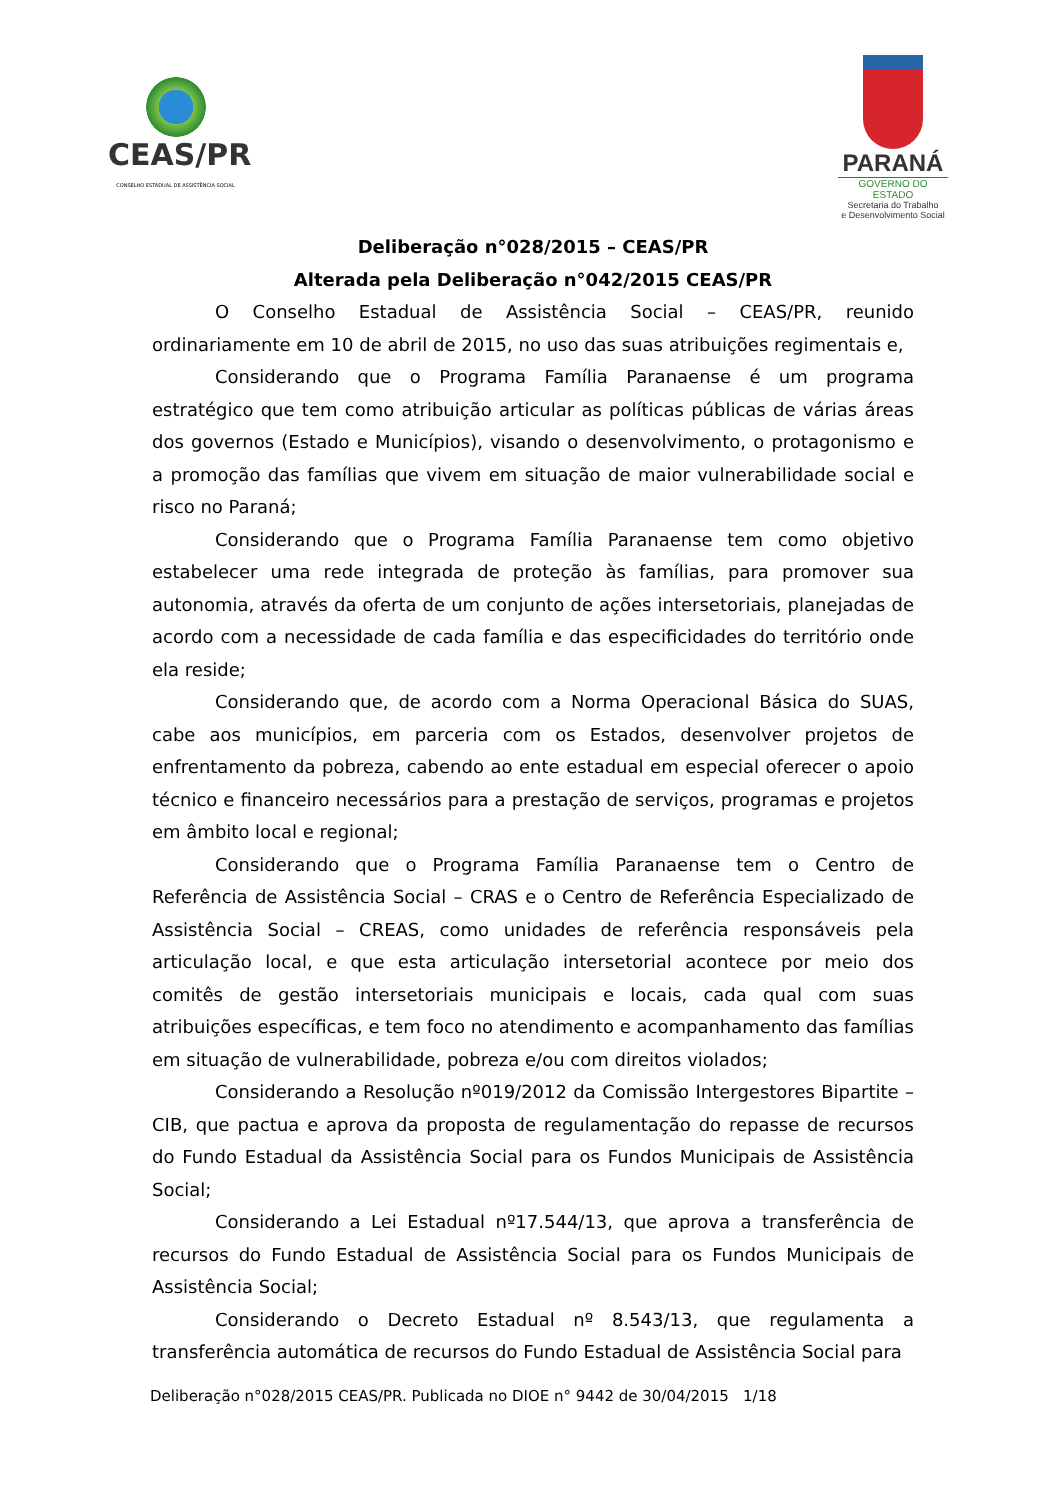CEAS/PR
CONSELHO ESTADUAL DE ASSISTÊNCIA SOCIAL
PARANÁ
GOVERNO DO ESTADO
Secretaria do Trabalho
e Desenvolvimento Social
Deliberação n°028/2015 – CEAS/PR
Alterada pela Deliberação n°042/2015 CEAS/PR
O Conselho Estadual de Assistência Social – CEAS/PR, reunido ordinariamente em 10 de abril de 2015, no uso das suas atribuições regimentais e,
Considerando que o Programa Família Paranaense é um programa estratégico que tem como atribuição articular as políticas públicas de várias áreas dos governos (Estado e Municípios), visando o desenvolvimento, o protagonismo e a promoção das famílias que vivem em situação de maior vulnerabilidade social e risco no Paraná;
Considerando que o Programa Família Paranaense tem como objetivo estabelecer uma rede integrada de proteção às famílias, para promover sua autonomia, através da oferta de um conjunto de ações intersetoriais, planejadas de acordo com a necessidade de cada família e das especificidades do território onde ela reside;
Considerando que, de acordo com a Norma Operacional Básica do SUAS, cabe aos municípios, em parceria com os Estados, desenvolver projetos de enfrentamento da pobreza, cabendo ao ente estadual em especial oferecer o apoio técnico e financeiro necessários para a prestação de serviços, programas e projetos em âmbito local e regional;
Considerando que o Programa Família Paranaense tem o Centro de Referência de Assistência Social – CRAS e o Centro de Referência Especializado de Assistência Social – CREAS, como unidades de referência responsáveis pela articulação local, e que esta articulação intersetorial acontece por meio dos comitês de gestão intersetoriais municipais e locais, cada qual com suas atribuições específicas, e tem foco no atendimento e acompanhamento das famílias em situação de vulnerabilidade, pobreza e/ou com direitos violados;
Considerando a Resolução nº019/2012 da Comissão Intergestores Bipartite – CIB, que pactua e aprova da proposta de regulamentação do repasse de recursos do Fundo Estadual da Assistência Social para os Fundos Municipais de Assistência Social;
Considerando a Lei Estadual nº17.544/13, que aprova a transferência de recursos do Fundo Estadual de Assistência Social para os Fundos Municipais de Assistência Social;
Considerando o Decreto Estadual nº 8.543/13, que regulamenta a transferência automática de recursos do Fundo Estadual de Assistência Social para
Deliberação n°028/2015 CEAS/PR. Publicada no DIOE n° 9442 de 30/04/2015 1/18